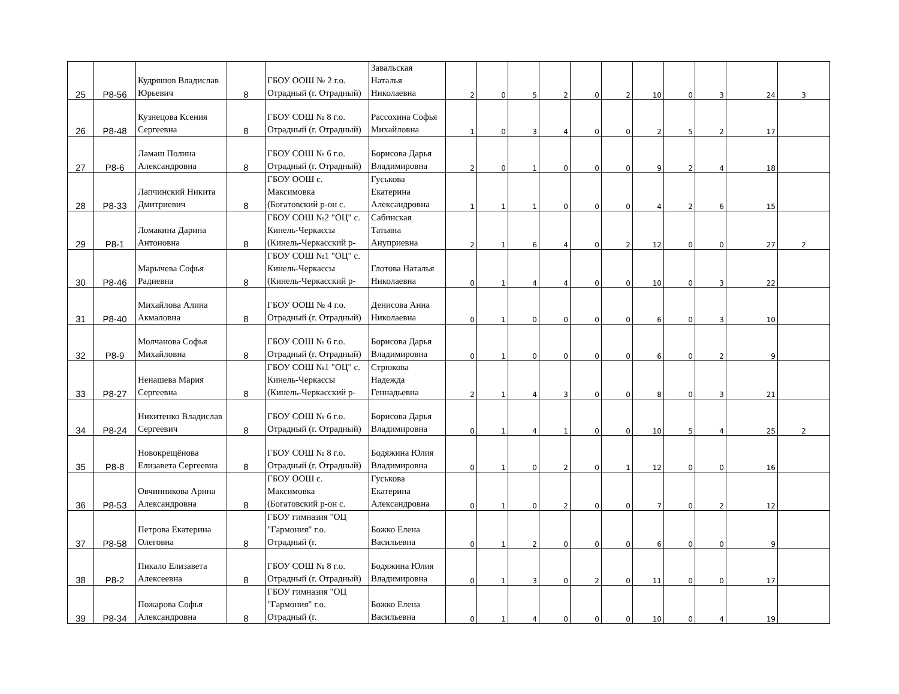| 25 | Р8-56 | Кудряшов Владислав Юрьевич | 8 | ГБОУ ООШ № 2 г.о. Отрадный (г. Отрадный) | Завальская Наталья Николаевна | 2 | 0 | 5 | 2 | 0 | 2 | 10 | 0 | 3 | 24 | 3 |
| 26 | Р8-48 | Кузнецова Ксения Сергеевна | 8 | ГБОУ СОШ № 8 г.о. Отрадный (г. Отрадный) | Рассохина Софья Михайловна | 1 | 0 | 3 | 4 | 0 | 0 | 2 | 5 | 2 | 17 | |
| 27 | Р8-6 | Ламаш Полина Александровна | 8 | ГБОУ СОШ № 6 г.о. Отрадный (г. Отрадный) | Борисова Дарья Владимировна | 2 | 0 | 1 | 0 | 0 | 0 | 9 | 2 | 4 | 18 | |
| 28 | Р8-33 | Лапчинский Никита Дмитриевич | 8 | ГБОУ ООШ с. Максимовка (Богатовский р-он с. | Гуськова Екатерина Александровна | 1 | 1 | 1 | 0 | 0 | 0 | 4 | 2 | 6 | 15 | |
| 29 | Р8-1 | Ломакина Дарина Антоновна | 8 | ГБОУ СОШ №2 "ОЦ" с. Кинель-Черкассы (Кинель-Черкасский р- | Сабинская Татьяна Ануприевна | 2 | 1 | 6 | 4 | 0 | 2 | 12 | 0 | 0 | 27 | 2 |
| 30 | Р8-46 | Марычева Софья Радиевна | 8 | ГБОУ СОШ №1 "ОЦ" с. Кинель-Черкассы (Кинель-Черкасский р- | Глотова Наталья Николаевна | 0 | 1 | 4 | 4 | 0 | 0 | 10 | 0 | 3 | 22 | |
| 31 | Р8-40 | Михайлова Алина Акмаловна | 8 | ГБОУ ООШ № 4 г.о. Отрадный (г. Отрадный) | Денисова Анна Николаевна | 0 | 1 | 0 | 0 | 0 | 0 | 6 | 0 | 3 | 10 | |
| 32 | Р8-9 | Молчанова Софья Михайловна | 8 | ГБОУ СОШ № 6 г.о. Отрадный (г. Отрадный) | Борисова Дарья Владимировна | 0 | 1 | 0 | 0 | 0 | 0 | 6 | 0 | 2 | 9 | |
| 33 | Р8-27 | Ненашева Мария Сергеевна | 8 | ГБОУ СОШ №1 "ОЦ" с. Кинель-Черкассы (Кинель-Черкасский р- | Стрюкова Надежда Геннадьевна | 2 | 1 | 4 | 3 | 0 | 0 | 8 | 0 | 3 | 21 | |
| 34 | Р8-24 | Никитенко Владислав Сергеевич | 8 | ГБОУ СОШ № 6 г.о. Отрадный (г. Отрадный) | Борисова Дарья Владимировна | 0 | 1 | 4 | 1 | 0 | 0 | 10 | 5 | 4 | 25 | 2 |
| 35 | Р8-8 | Новокрещёнова Елизавета Сергеевна | 8 | ГБОУ СОШ № 8 г.о. Отрадный (г. Отрадный) | Бодяжина Юлия Владимировна | 0 | 1 | 0 | 2 | 0 | 1 | 12 | 0 | 0 | 16 | |
| 36 | Р8-53 | Овчинникова Арина Александровна | 8 | ГБОУ ООШ с. Максимовка (Богатовский р-он с. | Гуськова Екатерина Александровна | 0 | 1 | 0 | 2 | 0 | 0 | 7 | 0 | 2 | 12 | |
| 37 | Р8-58 | Петрова Екатерина Олеговна | 8 | ГБОУ гимназия "ОЦ "Гармония" г.о. Отрадный (г. | Божко Елена Васильевна | 0 | 1 | 2 | 0 | 0 | 0 | 6 | 0 | 0 | 9 | |
| 38 | Р8-2 | Пикало Елизавета Алексеевна | 8 | ГБОУ СОШ № 8 г.о. Отрадный (г. Отрадный) | Бодяжина Юлия Владимировна | 0 | 1 | 3 | 0 | 2 | 0 | 11 | 0 | 0 | 17 | |
| 39 | Р8-34 | Пожарова Софья Александровна | 8 | ГБОУ гимназия "ОЦ "Гармония" г.о. Отрадный (г. | Божко Елена Васильевна | 0 | 1 | 4 | 0 | 0 | 0 | 10 | 0 | 4 | 19 | |